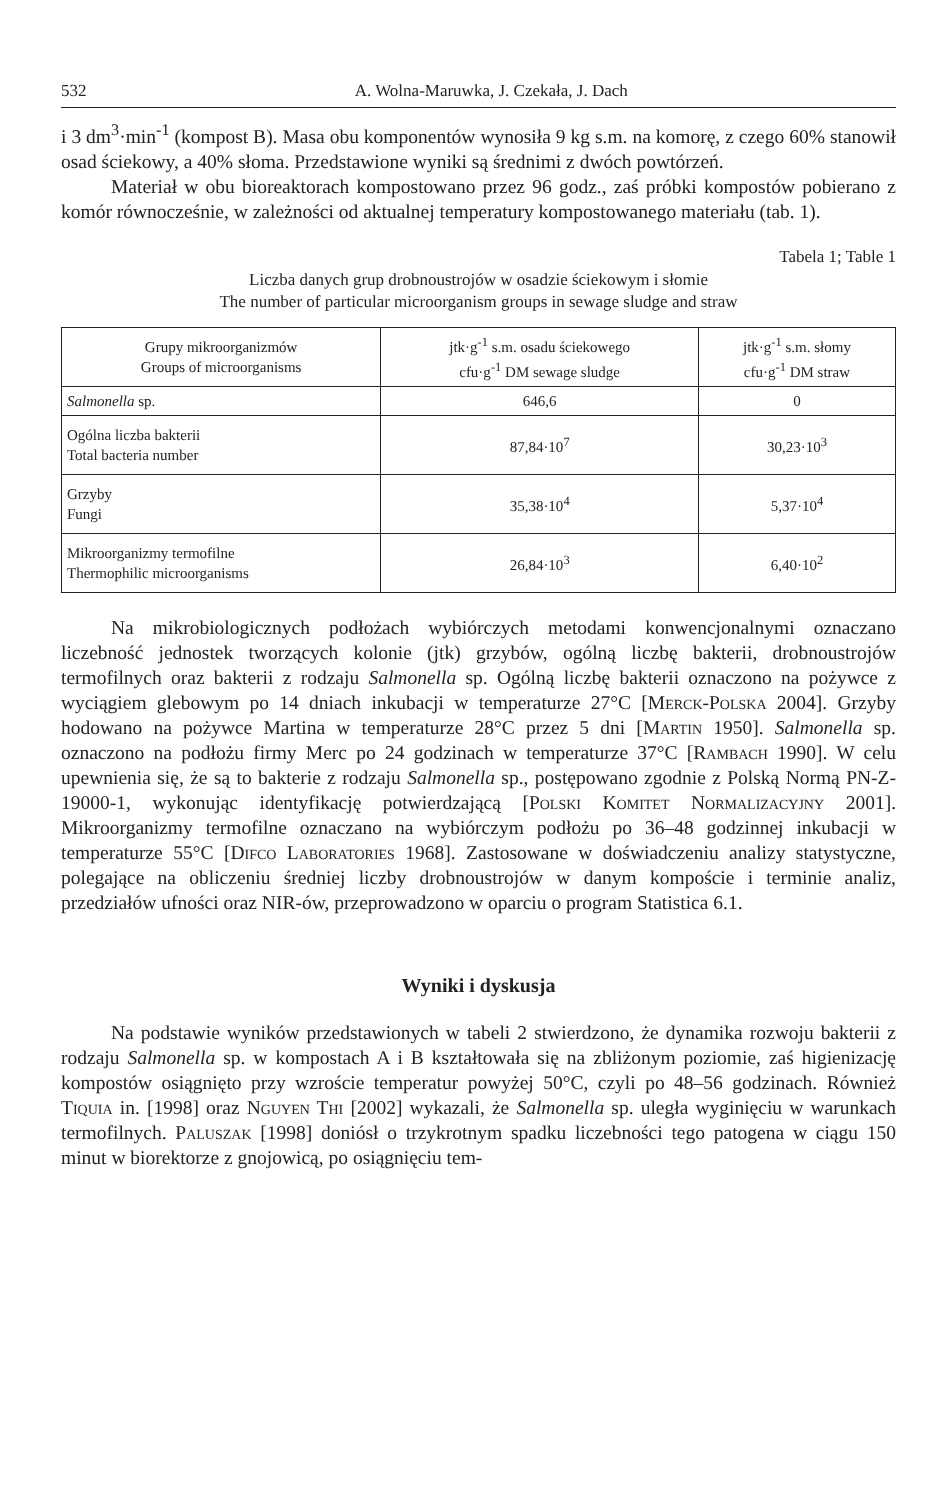532 A. Wolna-Maruwka, J. Czekała, J. Dach
i 3 dm<sup>3</sup>·min<sup>-1</sup> (kompost B). Masa obu komponentów wynosiła 9 kg s.m. na komorę, z czego 60% stanowił osad ściekowy, a 40% słoma. Przedstawione wyniki są średnimi z dwóch powtórzeń.
Materiał w obu bioreaktorach kompostowano przez 96 godz., zaś próbki kompostów pobierano z komór równocześnie, w zależności od aktualnej temperatury kompostowanego materiału (tab. 1).
Tabela 1; Table 1
Liczba danych grup drobnoustrojów w osadzie ściekowym i słomie
The number of particular microorganism groups in sewage sludge and straw
| Grupy mikroorganizmów Groups of microorganisms | jtk·g<sup>-1</sup> s.m. osadu ściekowego cfu·g<sup>-1</sup> DM sewage sludge | jtk·g<sup>-1</sup> s.m. słomy cfu·g<sup>-1</sup> DM straw |
| --- | --- | --- |
| Salmonella sp. | 646,6 | 0 |
| Ogólna liczba bakterii Total bacteria number | 87,84·10<sup>7</sup> | 30,23·10<sup>3</sup> |
| Grzyby Fungi | 35,38·10<sup>4</sup> | 5,37·10<sup>4</sup> |
| Mikroorganizmy termofilne Thermophilic microorganisms | 26,84·10<sup>3</sup> | 6,40·10<sup>2</sup> |
Na mikrobiologicznych podłożach wybiórczych metodami konwencjonalnymi oznaczano liczebność jednostek tworzących kolonie (jtk) grzybów, ogólną liczbę bakterii, drobnoustrojów termofilnych oraz bakterii z rodzaju Salmonella sp. Ogólną liczbę bakterii oznaczono na pożywce z wyciągiem glebowym po 14 dniach inkubacji w temperaturze 27°C [Merck-Polska 2004]. Grzyby hodowano na pożywce Martina w temperaturze 28°C przez 5 dni [Martin 1950]. Salmonella sp. oznaczono na podłożu firmy Merc po 24 godzinach w temperaturze 37°C [Rambach 1990]. W celu upewnienia się, że są to bakterie z rodzaju Salmonella sp., postępowano zgodnie z Polską Normą PN-Z-19000-1, wykonując identyfikację potwierdzającą [Polski Komitet Normalizacyjny 2001]. Mikroorganizmy termofilne oznaczano na wybiórczym podłożu po 36–48 godzinnej inkubacji w temperaturze 55°C [Difco Laboratories 1968]. Zastosowane w doświadczeniu analizy statystyczne, polegające na obliczeniu średniej liczby drobnoustrojów w danym kompoście i terminie analiz, przedziałów ufności oraz NIR-ów, przeprowadzono w oparciu o program Statistica 6.1.
Wyniki i dyskusja
Na podstawie wyników przedstawionych w tabeli 2 stwierdzono, że dynamika rozwoju bakterii z rodzaju Salmonella sp. w kompostach A i B kształtowała się na zbliżonym poziomie, zaś higienizację kompostów osiągnięto przy wzroście temperatur powyżej 50°C, czyli po 48–56 godzinach. Również Tiquia in. [1998] oraz Nguyen Thi [2002] wykazali, że Salmonella sp. uległa wyginięciu w warunkach termofilnych. Paluszak [1998] doniósł o trzykrotnym spadku liczebności tego patogena w ciągu 150 minut w biorektorze z gnojowicą, po osiągnięciu tem-